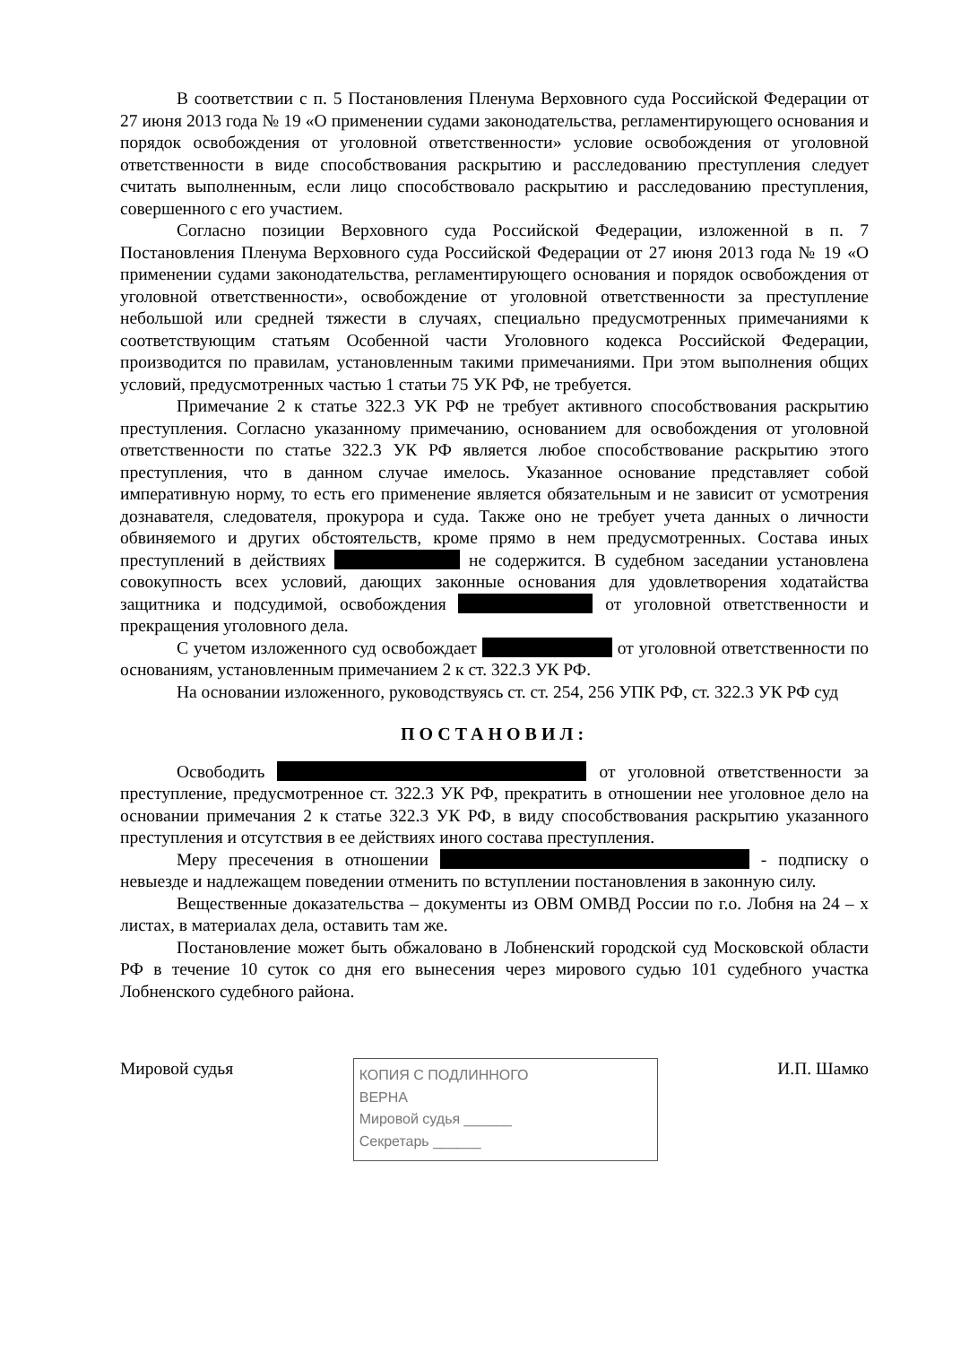В соответствии с п. 5 Постановления Пленума Верховного суда Российской Федерации от 27 июня 2013 года № 19 «О применении судами законодательства, регламентирующего основания и порядок освобождения от уголовной ответственности» условие освобождения от уголовной ответственности в виде способствования раскрытию и расследованию преступления следует считать выполненным, если лицо способствовало раскрытию и расследованию преступления, совершенного с его участием.
Согласно позиции Верховного суда Российской Федерации, изложенной в п. 7 Постановления Пленума Верховного суда Российской Федерации от 27 июня 2013 года № 19 «О применении судами законодательства, регламентирующего основания и порядок освобождения от уголовной ответственности», освобождение от уголовной ответственности за преступление небольшой или средней тяжести в случаях, специально предусмотренных примечаниями к соответствующим статьям Особенной части Уголовного кодекса Российской Федерации, производится по правилам, установленным такими примечаниями. При этом выполнения общих условий, предусмотренных частью 1 статьи 75 УК РФ, не требуется.
Примечание 2 к статье 322.3 УК РФ не требует активного способствования раскрытию преступления. Согласно указанному примечанию, основанием для освобождения от уголовной ответственности по статье 322.3 УК РФ является любое способствование раскрытию этого преступления, что в данном случае имелось. Указанное основание представляет собой императивную норму, то есть его применение является обязательным и не зависит от усмотрения дознавателя, следователя, прокурора и суда. Также оно не требует учета данных о личности обвиняемого и других обстоятельств, кроме прямо в нем предусмотренных. Состава иных преступлений в действиях не содержится. В судебном заседании установлена совокупность всех условий, дающих законные основания для удовлетворения ходатайства защитника и подсудимой, освобождения от уголовной ответственности и прекращения уголовного дела.
С учетом изложенного суд освобождает от уголовной ответственности по основаниям, установленным примечанием 2 к ст. 322.3 УК РФ.
На основании изложенного, руководствуясь ст. ст. 254, 256 УПК РФ, ст. 322.3 УК РФ суд
ПОСТАНОВИЛ:
Освободить от уголовной ответственности за преступление, предусмотренное ст. 322.3 УК РФ, прекратить в отношении нее уголовное дело на основании примечания 2 к статье 322.3 УК РФ, в виду способствования раскрытию указанного преступления и отсутствия в ее действиях иного состава преступления.
Меру пресечения в отношении - подписку о невыезде и надлежащем поведении отменить по вступлении постановления в законную силу.
Вещественные доказательства – документы из ОВМ ОМВД России по г.о. Лобня на 24 – х листах, в материалах дела, оставить там же.
Постановление может быть обжаловано в Лобненский городской суд Московской области РФ в течение 10 суток со дня его вынесения через мирового судью 101 судебного участка Лобненского судебного района.
Мировой судья
КОПИЯ С ПОДЛИННОГО
ВЕРНА
Мировой судья ______
Секретарь ______
И.П. Шамко